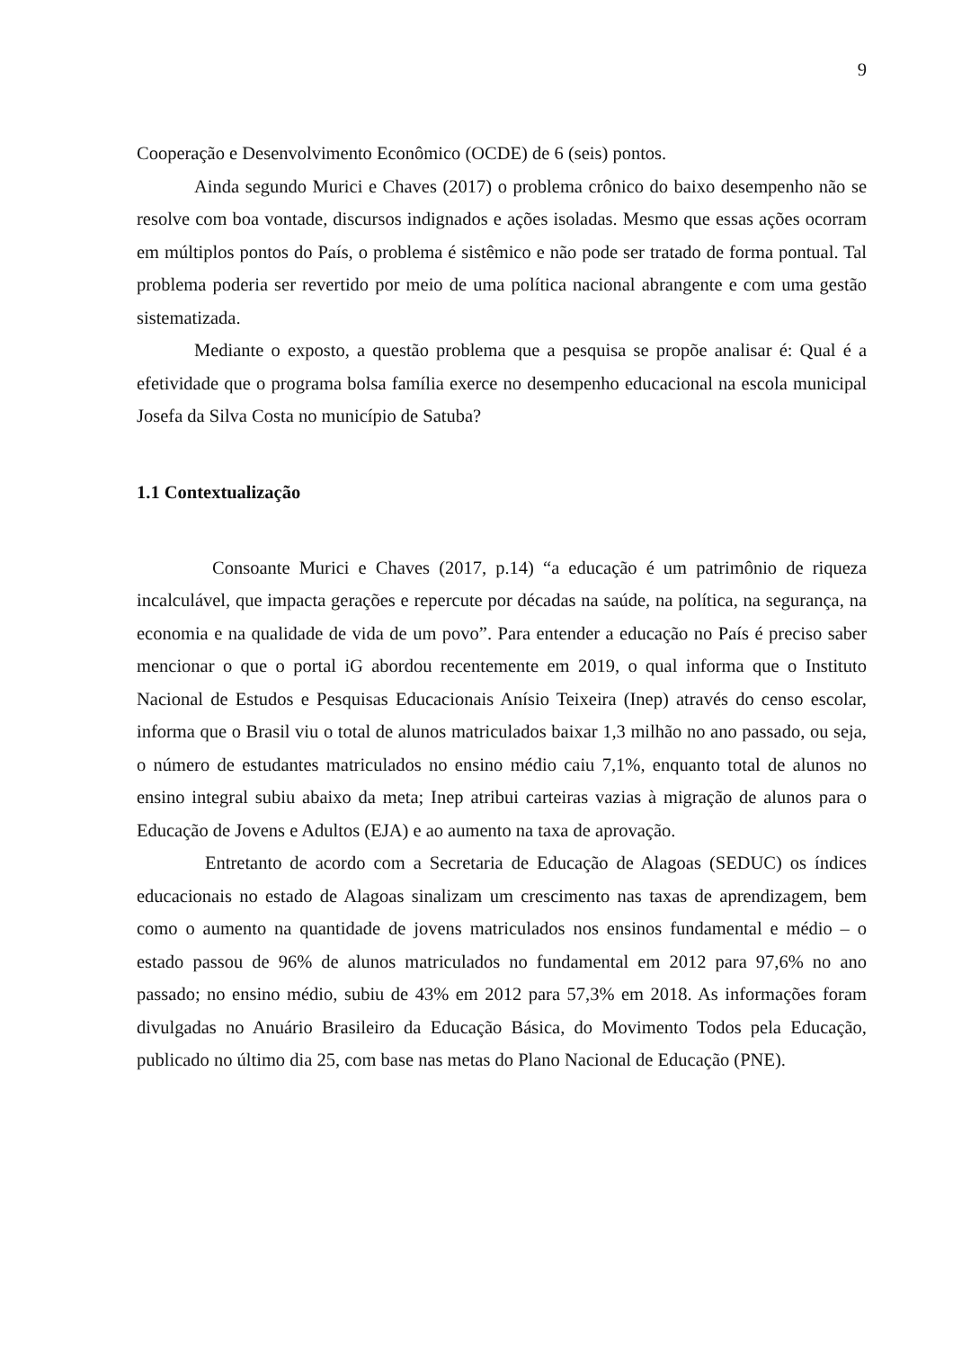9
Cooperação e Desenvolvimento Econômico (OCDE) de 6 (seis) pontos.
Ainda segundo Murici e Chaves (2017) o problema crônico do baixo desempenho não se resolve com boa vontade, discursos indignados e ações isoladas. Mesmo que essas ações ocorram em múltiplos pontos do País, o problema é sistêmico e não pode ser tratado de forma pontual. Tal problema poderia ser revertido por meio de uma política nacional abrangente e com uma gestão sistematizada.
Mediante o exposto, a questão problema que a pesquisa se propõe analisar é: Qual é a efetividade que o programa bolsa família exerce no desempenho educacional na escola municipal Josefa da Silva Costa no município de Satuba?
1.1 Contextualização
Consoante Murici e Chaves (2017, p.14) “a educação é um patrimônio de riqueza incalculável, que impacta gerações e repercute por décadas na saúde, na política, na segurança, na economia e na qualidade de vida de um povo”. Para entender a educação no País é preciso saber mencionar o que o portal iG abordou recentemente em 2019, o qual informa que o Instituto Nacional de Estudos e Pesquisas Educacionais Anísio Teixeira (Inep) através do censo escolar, informa que o Brasil viu o total de alunos matriculados baixar 1,3 milhão no ano passado, ou seja, o número de estudantes matriculados no ensino médio caiu 7,1%, enquanto total de alunos no ensino integral subiu abaixo da meta; Inep atribui carteiras vazias à migração de alunos para o Educação de Jovens e Adultos (EJA) e ao aumento na taxa de aprovação.
Entretanto de acordo com a Secretaria de Educação de Alagoas (SEDUC) os índices educacionais no estado de Alagoas sinalizam um crescimento nas taxas de aprendizagem, bem como o aumento na quantidade de jovens matriculados nos ensinos fundamental e médio – o estado passou de 96% de alunos matriculados no fundamental em 2012 para 97,6% no ano passado; no ensino médio, subiu de 43% em 2012 para 57,3% em 2018. As informações foram divulgadas no Anuário Brasileiro da Educação Básica, do Movimento Todos pela Educação, publicado no último dia 25, com base nas metas do Plano Nacional de Educação (PNE).